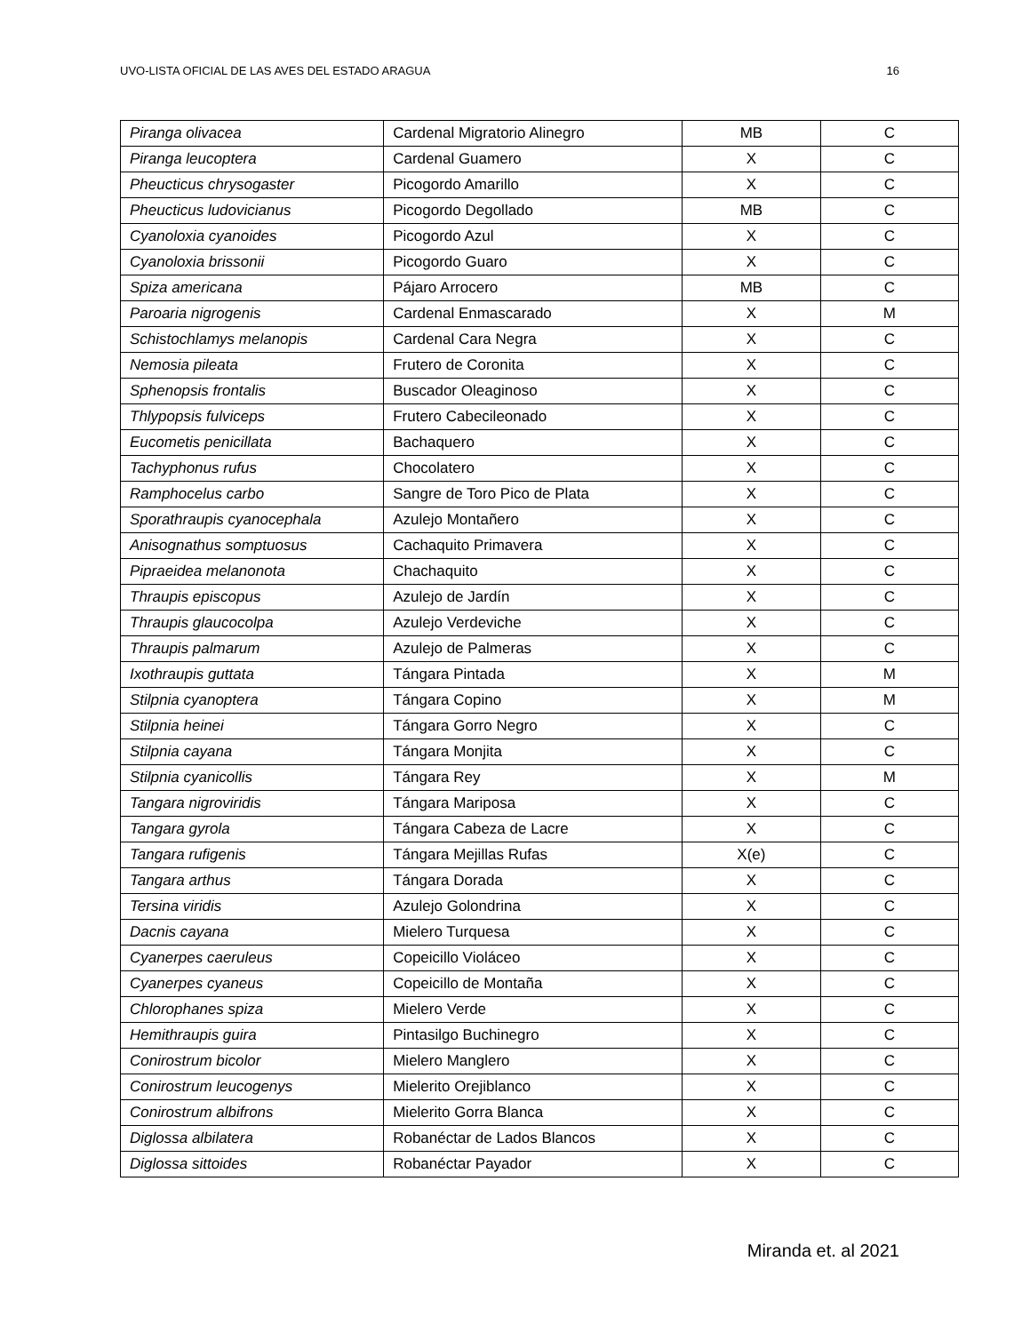UVO-LISTA OFICIAL DE LAS AVES DEL ESTADO ARAGUA 16
| Piranga olivacea | Cardenal Migratorio Alinegro | MB | C |
| Piranga leucoptera | Cardenal Guamero | X | C |
| Pheucticus chrysogaster | Picogordo Amarillo | X | C |
| Pheucticus ludovicianus | Picogordo Degollado | MB | C |
| Cyanoloxia cyanoides | Picogordo Azul | X | C |
| Cyanoloxia brissonii | Picogordo Guaro | X | C |
| Spiza americana | Pájaro Arrocero | MB | C |
| Paroaria nigrogenis | Cardenal Enmascarado | X | M |
| Schistochlamys melanopis | Cardenal Cara Negra | X | C |
| Nemosia pileata | Frutero de Coronita | X | C |
| Sphenopsis frontalis | Buscador Oleaginoso | X | C |
| Thlypopsis fulviceps | Frutero Cabecileonado | X | C |
| Eucometis penicillata | Bachaquero | X | C |
| Tachyphonus rufus | Chocolatero | X | C |
| Ramphocelus carbo | Sangre de Toro Pico de Plata | X | C |
| Sporathraupis cyanocephala | Azulejo Montañero | X | C |
| Anisognathus somptuosus | Cachaquito Primavera | X | C |
| Pipraeidea melanonota | Chachaquito | X | C |
| Thraupis episcopus | Azulejo de Jardín | X | C |
| Thraupis glaucocolpa | Azulejo Verdeviche | X | C |
| Thraupis palmarum | Azulejo de Palmeras | X | C |
| Ixothraupis guttata | Tángara Pintada | X | M |
| Stilpnia cyanoptera | Tángara Copino | X | M |
| Stilpnia heinei | Tángara Gorro Negro | X | C |
| Stilpnia cayana | Tángara Monjita | X | C |
| Stilpnia cyanicollis | Tángara Rey | X | M |
| Tangara nigroviridis | Tángara Mariposa | X | C |
| Tangara gyrola | Tángara Cabeza de Lacre | X | C |
| Tangara rufigenis | Tángara Mejillas Rufas | X(e) | C |
| Tangara arthus | Tángara Dorada | X | C |
| Tersina viridis | Azulejo Golondrina | X | C |
| Dacnis cayana | Mielero Turquesa | X | C |
| Cyanerpes caeruleus | Copeicillo Violáceo | X | C |
| Cyanerpes cyaneus | Copeicillo de Montaña | X | C |
| Chlorophanes spiza | Mielero Verde | X | C |
| Hemithraupis guira | Pintasilgo Buchinegro | X | C |
| Conirostrum bicolor | Mielero Manglero | X | C |
| Conirostrum leucogenys | Mielerito Orejiblanco | X | C |
| Conirostrum albifrons | Mielerito Gorra Blanca | X | C |
| Diglossa albilatera | Robanéctar de Lados Blancos | X | C |
| Diglossa sittoides | Robanéctar Payador | X | C |
Miranda et. al 2021